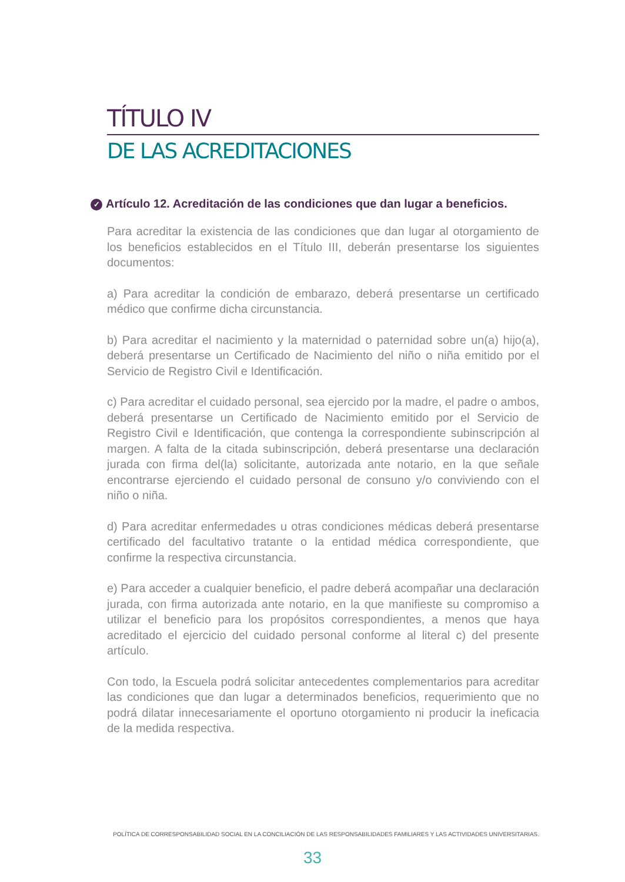TÍTULO IV
DE LAS ACREDITACIONES
✓ Artículo 12. Acreditación de las condiciones que dan lugar a beneficios.
Para acreditar la existencia de las condiciones que dan lugar al otorgamiento de los beneficios establecidos en el Título III, deberán presentarse los siguientes documentos:
a) Para acreditar la condición de embarazo, deberá presentarse un certificado médico que confirme dicha circunstancia.
b) Para acreditar el nacimiento y la maternidad o paternidad sobre un(a) hijo(a), deberá presentarse un Certificado de Nacimiento del niño o niña emitido por el Servicio de Registro Civil e Identificación.
c) Para acreditar el cuidado personal, sea ejercido por la madre, el padre o ambos, deberá presentarse un Certificado de Nacimiento emitido por el Servicio de Registro Civil e Identificación, que contenga la correspondiente subinscripción al margen. A falta de la citada subinscripción, deberá presentarse una declaración jurada con firma del(la) solicitante, autorizada ante notario, en la que señale encontrarse ejerciendo el cuidado personal de consuno y/o conviviendo con el niño o niña.
d) Para acreditar enfermedades u otras condiciones médicas deberá presentarse certificado del facultativo tratante o la entidad médica correspondiente, que confirme la respectiva circunstancia.
e) Para acceder a cualquier beneficio, el padre deberá acompañar una declaración jurada, con firma autorizada ante notario, en la que manifieste su compromiso a utilizar el beneficio para los propósitos correspondientes, a menos que haya acreditado el ejercicio del cuidado personal conforme al literal c) del presente artículo.
Con todo, la Escuela podrá solicitar antecedentes complementarios para acreditar las condiciones que dan lugar a determinados beneficios, requerimiento que no podrá dilatar innecesariamente el oportuno otorgamiento ni producir la ineficacia de la medida respectiva.
POLÍTICA DE CORRESPONSABILIDAD SOCIAL EN LA CONCILIACIÓN DE LAS RESPONSABILIDADES FAMILIARES Y LAS ACTIVIDADES UNIVERSITARIAS.
33